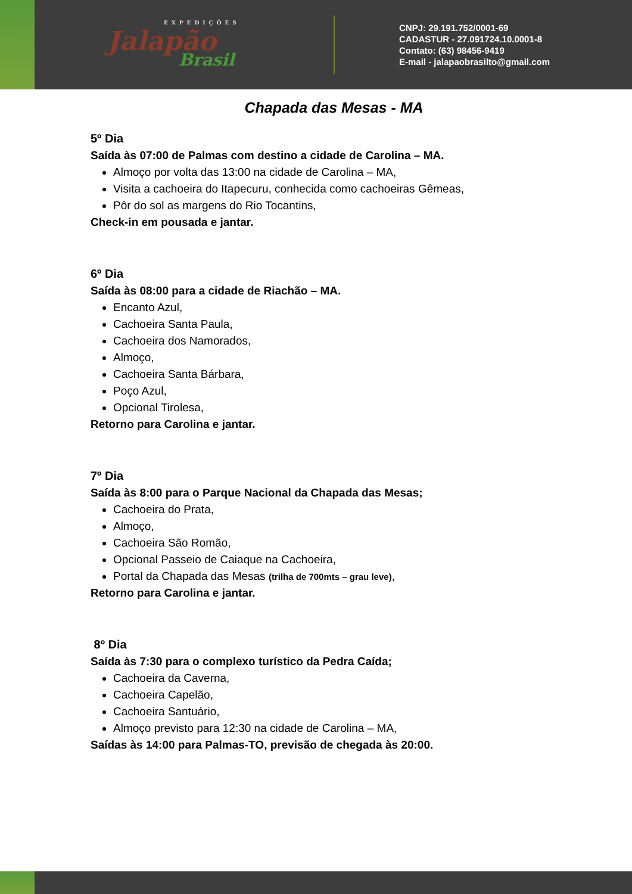EXPEDIÇÕES
Jalapão
Brasil
CNPJ: 29.191.752/0001-69
CADASTUR - 27.091724.10.0001-8
Contato: (63) 98456-9419
E-mail - jalapaobrasilto@gmail.com
Chapada das Mesas - MA
5º Dia
Saída às 07:00 de Palmas com destino a cidade de Carolina – MA.
Almoço por volta das 13:00 na cidade de Carolina – MA,
Visita a cachoeira do Itapecuru, conhecida como cachoeiras Gêmeas,
Pôr do sol as margens do Rio Tocantins,
Check-in em pousada e jantar.
6º Dia
Saída às 08:00 para a cidade de Riachão – MA.
Encanto Azul,
Cachoeira Santa Paula,
Cachoeira dos Namorados,
Almoço,
Cachoeira Santa Bárbara,
Poço Azul,
Opcional Tirolesa,
Retorno para Carolina e jantar.
7º Dia
Saída às 8:00 para o Parque Nacional da Chapada das Mesas;
Cachoeira do Prata,
Almoço,
Cachoeira São Romão,
Opcional Passeio de Caiaque na Cachoeira,
Portal da Chapada das Mesas (trilha de 700mts – grau leve),
Retorno para Carolina e jantar.
8º Dia
Saída às 7:30 para o complexo turístico da Pedra Caída;
Cachoeira da Caverna,
Cachoeira Capelão,
Cachoeira Santuário,
Almoço previsto para 12:30 na cidade de Carolina – MA,
Saídas às 14:00 para Palmas-TO, previsão de chegada às 20:00.